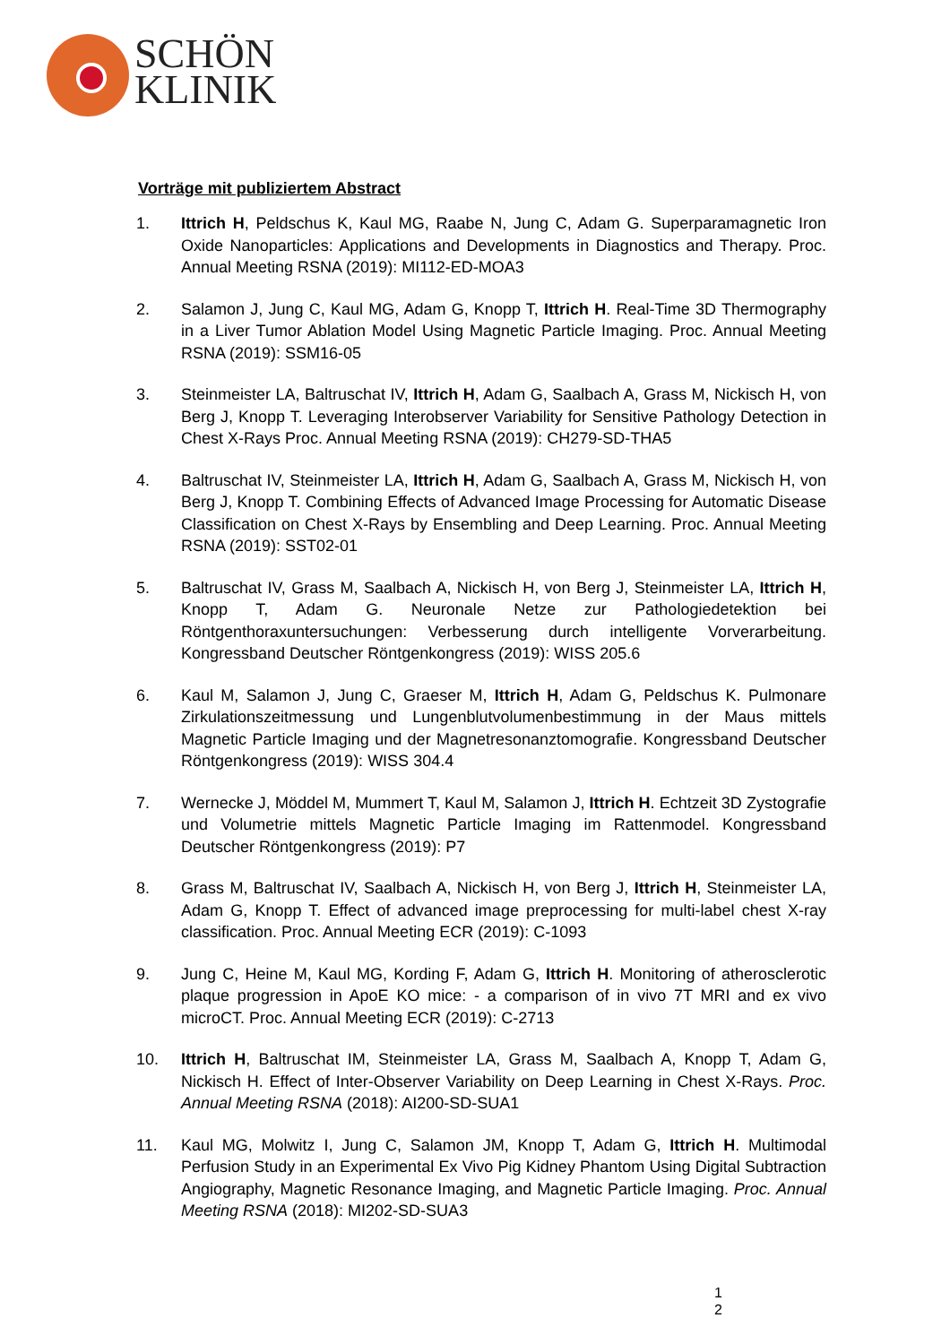SCHÖN
KLINIK
Vorträge mit publiziertem Abstract
1. Ittrich H, Peldschus K, Kaul MG, Raabe N, Jung C, Adam G. Superparamagnetic Iron Oxide Nanoparticles: Applications and Developments in Diagnostics and Therapy. Proc. Annual Meeting RSNA (2019): MI112-ED-MOA3
2. Salamon J, Jung C, Kaul MG, Adam G, Knopp T, Ittrich H. Real-Time 3D Thermography in a Liver Tumor Ablation Model Using Magnetic Particle Imaging. Proc. Annual Meeting RSNA (2019): SSM16-05
3. Steinmeister LA, Baltruschat IV, Ittrich H, Adam G, Saalbach A, Grass M, Nickisch H, von Berg J, Knopp T. Leveraging Interobserver Variability for Sensitive Pathology Detection in Chest X-Rays Proc. Annual Meeting RSNA (2019): CH279-SD-THA5
4. Baltruschat IV, Steinmeister LA, Ittrich H, Adam G, Saalbach A, Grass M, Nickisch H, von Berg J, Knopp T. Combining Effects of Advanced Image Processing for Automatic Disease Classification on Chest X-Rays by Ensembling and Deep Learning. Proc. Annual Meeting RSNA (2019): SST02-01
5. Baltruschat IV, Grass M, Saalbach A, Nickisch H, von Berg J, Steinmeister LA, Ittrich H, Knopp T, Adam G. Neuronale Netze zur Pathologiedetektion bei Röntgenthoraxuntersuchungen: Verbesserung durch intelligente Vorverarbeitung. Kongressband Deutscher Röntgenkongress (2019): WISS 205.6
6. Kaul M, Salamon J, Jung C, Graeser M, Ittrich H, Adam G, Peldschus K. Pulmonare Zirkulationszeitmessung und Lungenblutvolumenbestimmung in der Maus mittels Magnetic Particle Imaging und der Magnetresonanztomografie. Kongressband Deutscher Röntgenkongress (2019): WISS 304.4
7. Wernecke J, Möddel M, Mummert T, Kaul M, Salamon J, Ittrich H. Echtzeit 3D Zystografie und Volumetrie mittels Magnetic Particle Imaging im Rattenmodel. Kongressband Deutscher Röntgenkongress (2019): P7
8. Grass M, Baltruschat IV, Saalbach A, Nickisch H, von Berg J, Ittrich H, Steinmeister LA, Adam G, Knopp T. Effect of advanced image preprocessing for multi-label chest X-ray classification. Proc. Annual Meeting ECR (2019): C-1093
9. Jung C, Heine M, Kaul MG, Kording F, Adam G, Ittrich H. Monitoring of atherosclerotic plaque progression in ApoE KO mice: - a comparison of in vivo 7T MRI and ex vivo microCT. Proc. Annual Meeting ECR (2019): C-2713
10. Ittrich H, Baltruschat IM, Steinmeister LA, Grass M, Saalbach A, Knopp T, Adam G, Nickisch H. Effect of Inter-Observer Variability on Deep Learning in Chest X-Rays. Proc. Annual Meeting RSNA (2018): AI200-SD-SUA1
11. Kaul MG, Molwitz I, Jung C, Salamon JM, Knopp T, Adam G, Ittrich H. Multimodal Perfusion Study in an Experimental Ex Vivo Pig Kidney Phantom Using Digital Subtraction Angiography, Magnetic Resonance Imaging, and Magnetic Particle Imaging. Proc. Annual Meeting RSNA (2018): MI202-SD-SUA3
1
2